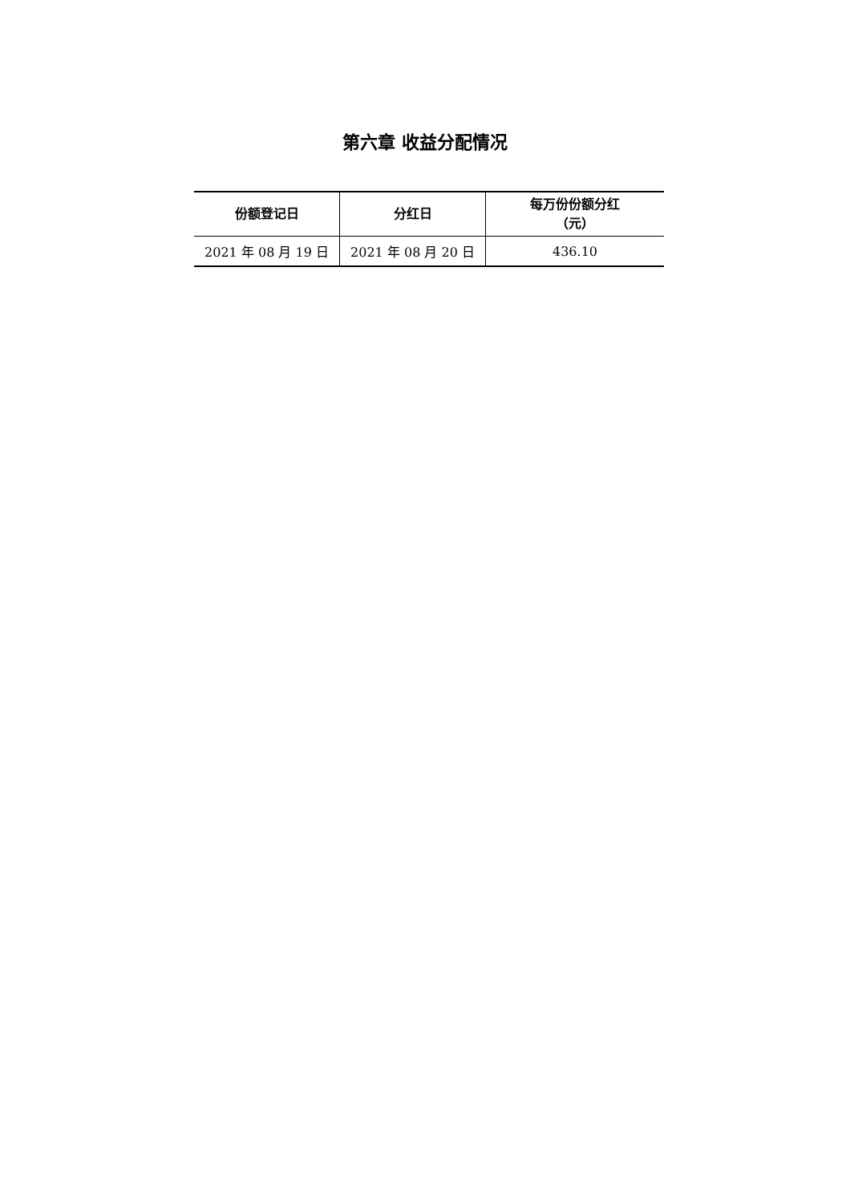第六章 收益分配情况
| 份额登记日 | 分红日 | 每万份份额分红 （元） |
| --- | --- | --- |
| 2021 年 08 月 19 日 | 2021 年 08 月 20 日 | 436.10 |